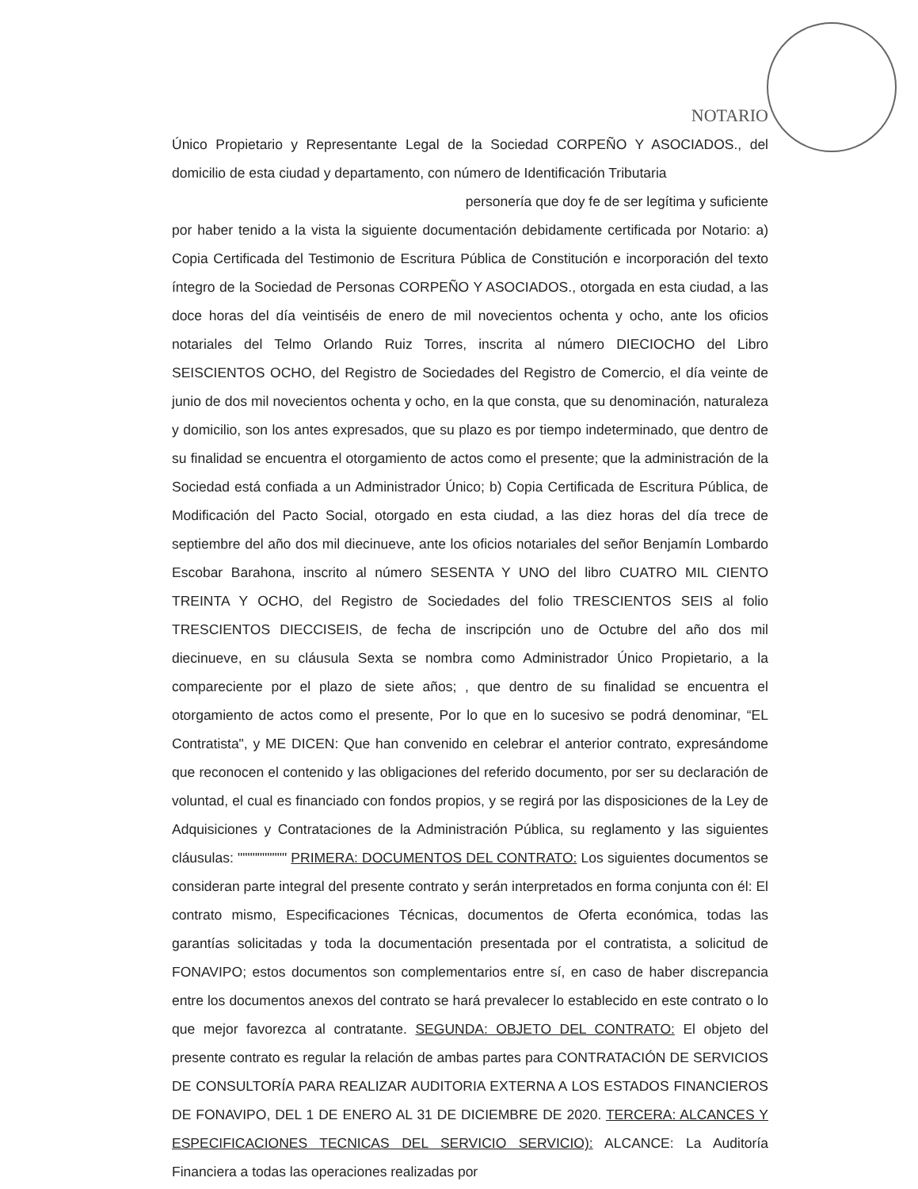NOTARIO
Único Propietario y Representante Legal de la Sociedad CORPEÑO Y ASOCIADOS., del domicilio de esta ciudad y departamento, con número de Identificación Tributaria
personería que doy fe de ser legítima y suficiente
por haber tenido a la vista la siguiente documentación debidamente certificada por Notario: a) Copia Certificada del Testimonio de Escritura Pública de Constitución e incorporación del texto íntegro de la Sociedad de Personas CORPEÑO Y ASOCIADOS., otorgada en esta ciudad, a las doce horas del día veintiséis de enero de mil novecientos ochenta y ocho, ante los oficios notariales del Telmo Orlando Ruiz Torres, inscrita al número DIECIOCHO del Libro SEISCIENTOS OCHO, del Registro de Sociedades del Registro de Comercio, el día veinte de junio de dos mil novecientos ochenta y ocho, en la que consta, que su denominación, naturaleza y domicilio, son los antes expresados, que su plazo es por tiempo indeterminado, que dentro de su finalidad se encuentra el otorgamiento de actos como el presente; que la administración de la Sociedad está confiada a un Administrador Único; b) Copia Certificada de Escritura Pública, de Modificación del Pacto Social, otorgado en esta ciudad, a las diez horas del día trece de septiembre del año dos mil diecinueve, ante los oficios notariales del señor Benjamín Lombardo Escobar Barahona, inscrito al número SESENTA Y UNO del libro CUATRO MIL CIENTO TREINTA Y OCHO, del Registro de Sociedades del folio TRESCIENTOS SEIS al folio TRESCIENTOS DIECCISEIS, de fecha de inscripción uno de Octubre del año dos mil diecinueve, en su cláusula Sexta se nombra como Administrador Único Propietario, a la compareciente por el plazo de siete años; , que dentro de su finalidad se encuentra el otorgamiento de actos como el presente, Por lo que en lo sucesivo se podrá denominar, “EL Contratista", y ME DICEN: Que han convenido en celebrar el anterior contrato, expresándome que reconocen el contenido y las obligaciones del referido documento, por ser su declaración de voluntad, el cual es financiado con fondos propios, y se regirá por las disposiciones de la Ley de Adquisiciones y Contrataciones de la Administración Pública, su reglamento y las siguientes cláusulas: """""""""" PRIMERA: DOCUMENTOS DEL CONTRATO: Los siguientes documentos se consideran parte integral del presente contrato y serán interpretados en forma conjunta con él: El contrato mismo, Especificaciones Técnicas, documentos de Oferta económica, todas las garantías solicitadas y toda la documentación presentada por el contratista, a solicitud de FONAVIPO; estos documentos son complementarios entre sí, en caso de haber discrepancia entre los documentos anexos del contrato se hará prevalecer lo establecido en este contrato o lo que mejor favorezca al contratante. SEGUNDA: OBJETO DEL CONTRATO: El objeto del presente contrato es regular la relación de ambas partes para CONTRATACIÓN DE SERVICIOS DE CONSULTORÍA PARA REALIZAR AUDITORIA EXTERNA A LOS ESTADOS FINANCIEROS DE FONAVIPO, DEL 1 DE ENERO AL 31 DE DICIEMBRE DE 2020. TERCERA: ALCANCES Y ESPECIFICACIONES TECNICAS DEL SERVICIO SERVICIO): ALCANCE: La Auditoría Financiera a todas las operaciones realizadas por